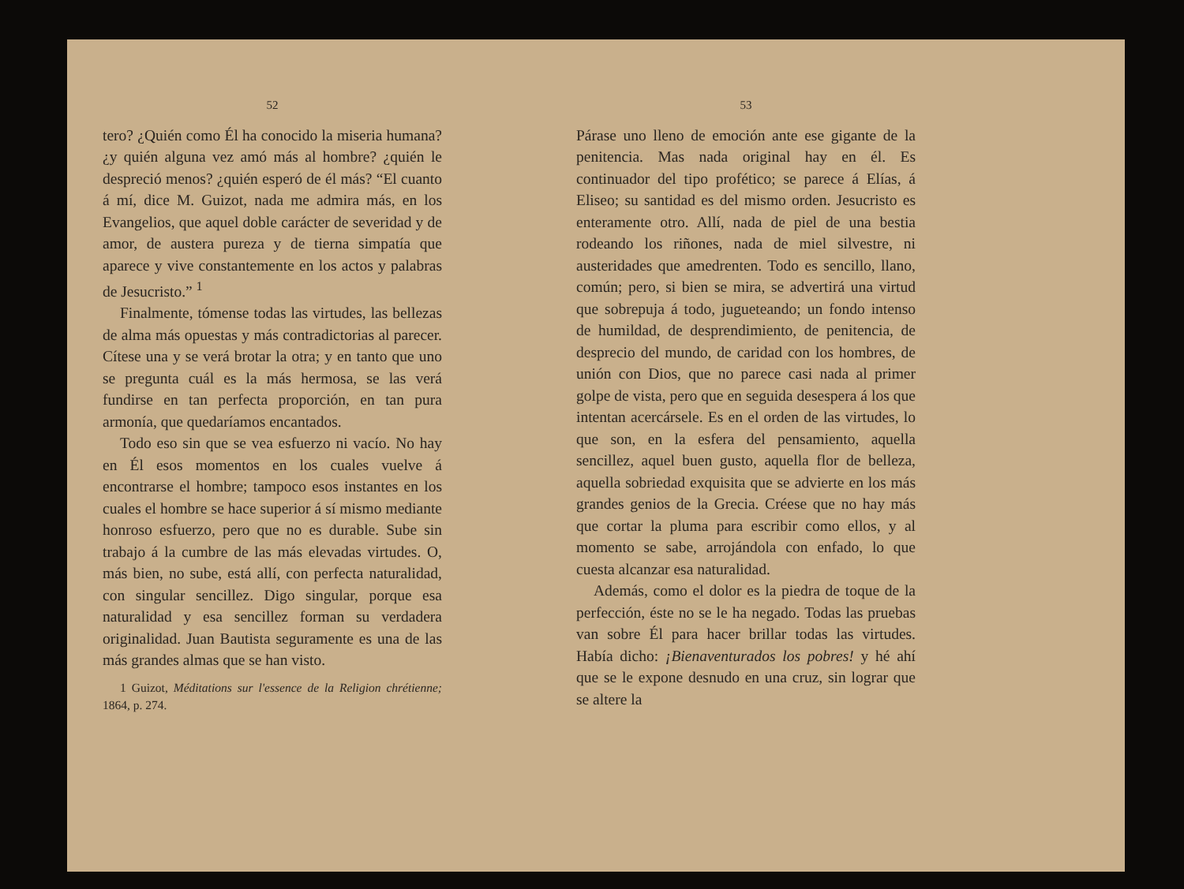52
tero? ¿Quién como Él ha conocido la miseria humana? ¿y quién alguna vez amó más al hombre? ¿quién le despreció menos? ¿quién esperó de él más? “El cuanto á mí, dice M. Guizot, nada me admira más, en los Evangelios, que aquel doble carácter de severidad y de amor, de austera pureza y de tierna simpatía que aparece y vive constantemente en los actos y palabras de Jesucristo.” <sup>1</sup>
Finalmente, tómense todas las virtudes, las bellezas de alma más opuestas y más contradictorias al parecer. Cítese una y se verá brotar la otra; y en tanto que uno se pregunta cuál es la más hermosa, se las verá fundirse en tan perfecta proporción, en tan pura armonía, que quedaríamos encantados.
Todo eso sin que se vea esfuerzo ni vacío. No hay en Él esos momentos en los cuales vuelve á encontrarse el hombre; tampoco esos instantes en los cuales el hombre se hace superior á sí mismo mediante honroso esfuerzo, pero que no es durable. Sube sin trabajo á la cumbre de las más elevadas virtudes. O, más bien, no sube, está allí, con perfecta naturalidad, con singular sencillez. Digo singular, porque esa naturalidad y esa sencillez forman su verdadera originalidad. Juan Bautista seguramente es una de las más grandes almas que se han visto.
1 Guizot, Méditations sur l'essence de la Religion chrétienne; 1864, p. 274.
53
Párase uno lleno de emoción ante ese gigante de la penitencia. Mas nada original hay en él. Es continuador del tipo profético; se parece á Elías, á Eliseo; su santidad es del mismo orden. Jesucristo es enteramente otro. Allí, nada de piel de una bestia rodeando los riñones, nada de miel silvestre, ni austeridades que amedrenten. Todo es sencillo, llano, común; pero, si bien se mira, se advertirá una virtud que sobrepuja á todo, jugueteando; un fondo intenso de humildad, de desprendimiento, de penitencia, de desprecio del mundo, de caridad con los hombres, de unión con Dios, que no parece casi nada al primer golpe de vista, pero que en seguida desespera á los que intentan acercársele. Es en el orden de las virtudes, lo que son, en la esfera del pensamiento, aquella sencillez, aquel buen gusto, aquella flor de belleza, aquella sobriedad exquisita que se advierte en los más grandes genios de la Grecia. Créese que no hay más que cortar la pluma para escribir como ellos, y al momento se sabe, arrojándola con enfado, lo que cuesta alcanzar esa naturalidad.
Además, como el dolor es la piedra de toque de la perfección, éste no se le ha negado. Todas las pruebas van sobre Él para hacer brillar todas las virtudes. Había dicho: ¡Bienaventurados los pobres! y hé ahí que se le expone desnudo en una cruz, sin lograr que se altere la